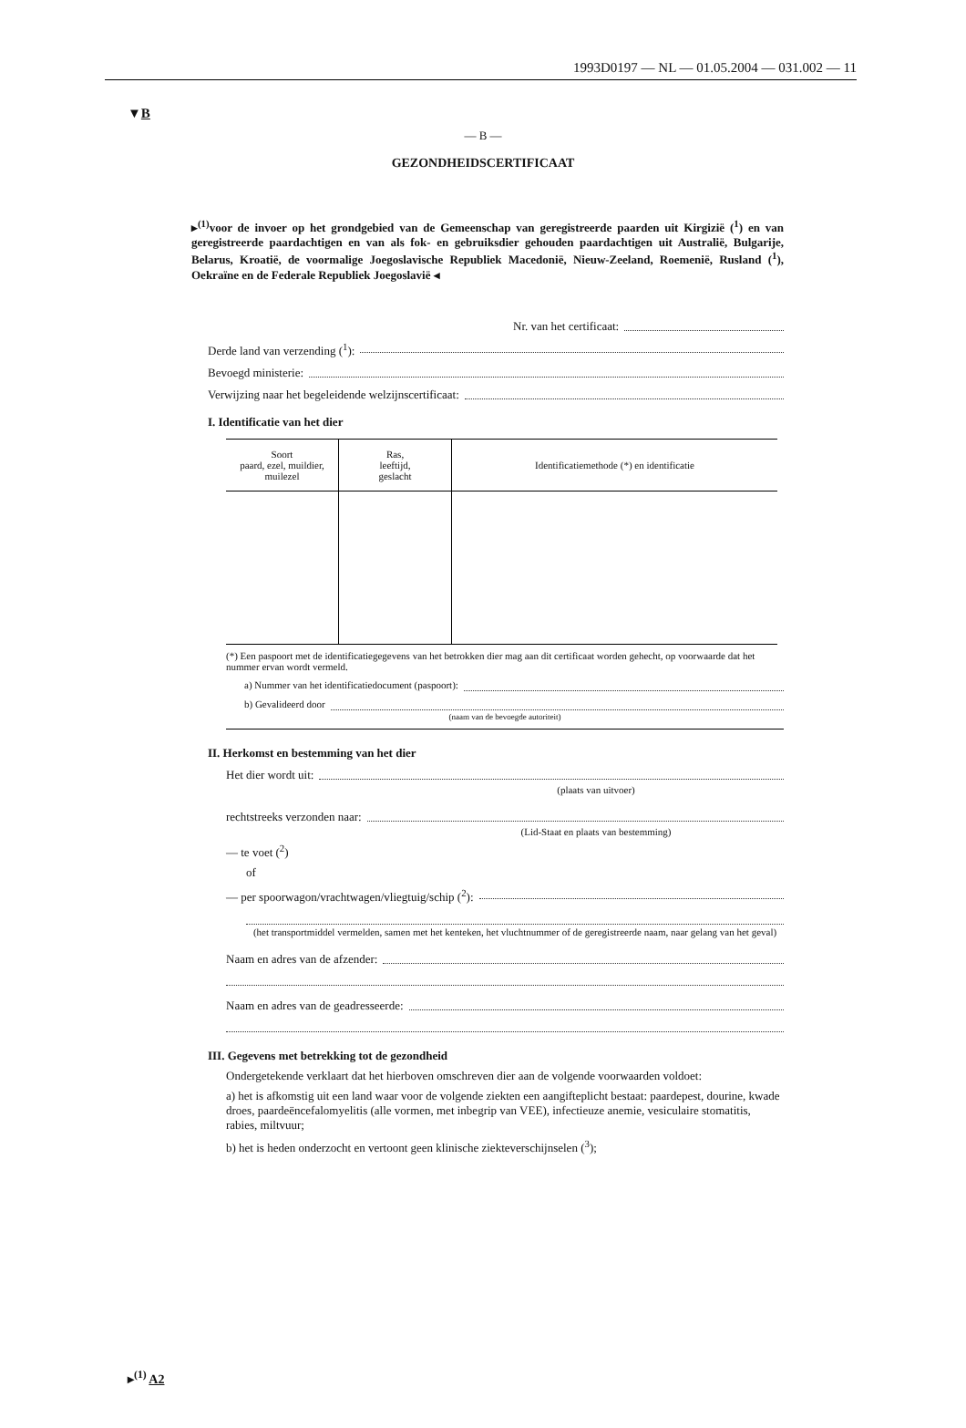1993D0197 — NL — 01.05.2004 — 031.002 — 11
▼B
— B —
GEZONDHEIDSCERTIFICAAT
▸<sup>(1)</sup>voor de invoer op het grondgebied van de Gemeenschap van geregistreerde paarden uit Kirgizië (<sup>1</sup>) en van geregistreerde paardachtigen en van als fok- en gebruiksdier gehouden paardachtigen uit Australië, Bulgarije, Belarus, Kroatië, de voormalige Joegoslavische Republiek Macedonië, Nieuw-Zeeland, Roemenië, Rusland (<sup>1</sup>), Oekraïne en de Federale Republiek Joegoslavië ◂
Nr. van het certificaat:
Derde land van verzending (<sup>1</sup>):
Bevoegd ministerie:
Verwijzing naar het begeleidende welzijnscertificaat:
I. Identificatie van het dier
| Soort paard, ezel, muildier, muilezel | Ras, leeftijd, geslacht | Identificatiemethode (*) en identificatie |
| --- | --- | --- |
(*) Een paspoort met de identificatiegegevens van het betrokken dier mag aan dit certificaat worden gehecht, op voorwaarde dat het nummer ervan wordt vermeld.
a) Nummer van het identificatiedocument (paspoort):
b) Gevalideerd door
(naam van de bevoegde autoriteit)
II. Herkomst en bestemming van het dier
Het dier wordt uit:
(plaats van uitvoer)
rechtstreeks verzonden naar:
(Lid-Staat en plaats van bestemming)
— te voet (<sup>2</sup>)
of
— per spoorwagon/vrachtwagen/vliegtuig/schip (<sup>2</sup>):
(het transportmiddel vermelden, samen met het kenteken, het vluchtnummer of de geregistreerde naam, naar gelang van het geval)
Naam en adres van de afzender:
Naam en adres van de geadresseerde:
III. Gegevens met betrekking tot de gezondheid
Ondergetekende verklaart dat het hierboven omschreven dier aan de volgende voorwaarden voldoet:
a) het is afkomstig uit een land waar voor de volgende ziekten een aangifteplicht bestaat: paardepest, dourine, kwade droes, paardeëncefalomyelitis (alle vormen, met inbegrip van VEE), infectieuze anemie, vesiculaire stomatitis, rabies, miltvuur;
b) het is heden onderzocht en vertoont geen klinische ziekteverschijnselen (<sup>3</sup>);
▸<sup>(1)</sup> A2